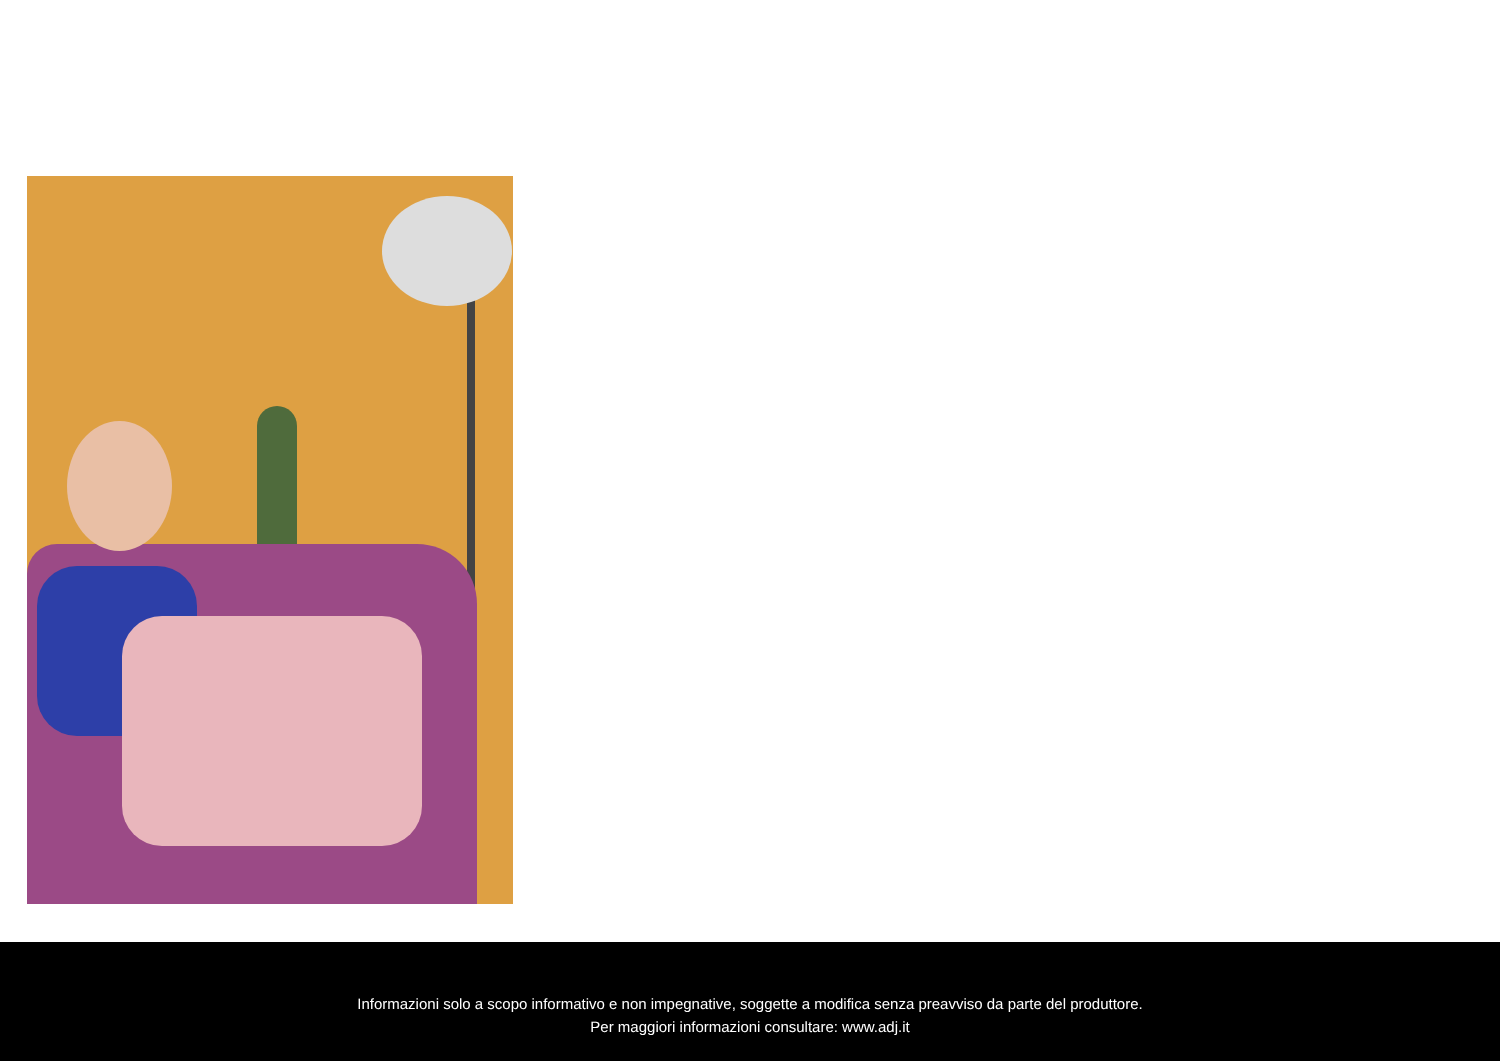Informazioni solo a scopo informativo e non impegnative, soggette a modifica senza preavviso da parte del produttore.
Per maggiori informazioni consultare: www.adj.it